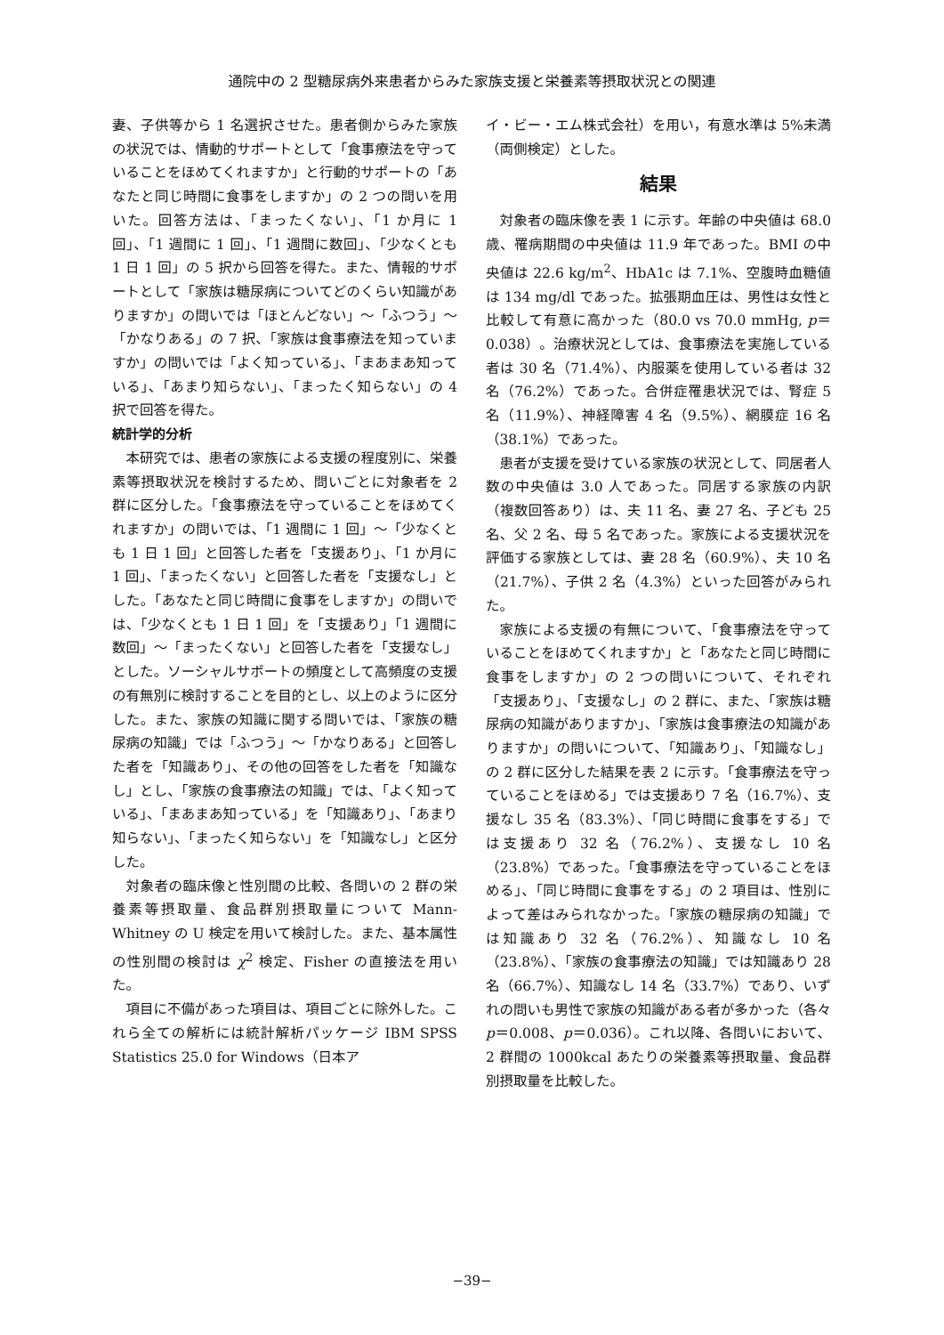通院中の 2 型糖尿病外来患者からみた家族支援と栄養素等摂取状況との関連
妻、子供等から 1 名選択させた。患者側からみた家族の状況では、情動的サポートとして「食事療法を守っていることをほめてくれますか」と行動的サポートの「あなたと同じ時間に食事をしますか」の 2 つの問いを用いた。回答方法は、「まったくない」、「1 か月に 1 回」、「1 週間に 1 回」、「1 週間に数回」、「少なくとも 1 日 1 回」の 5 択から回答を得た。また、情報的サポートとして「家族は糖尿病についてどのくらい知識がありますか」の問いでは「ほとんどない」～「ふつう」～「かなりある」の 7 択、「家族は食事療法を知っていますか」の問いでは「よく知っている」、「まあまあ知っている」、「あまり知らない」、「まったく知らない」の 4 択で回答を得た。
統計学的分析
本研究では、患者の家族による支援の程度別に、栄養素等摂取状況を検討するため、問いごとに対象者を 2 群に区分した。「食事療法を守っていることをほめてくれますか」の問いでは、「1 週間に 1 回」～「少なくとも 1 日 1 回」と回答した者を「支援あり」、「1 か月に 1 回」、「まったくない」と回答した者を「支援なし」とした。「あなたと同じ時間に食事をしますか」の問いでは、「少なくとも 1 日 1 回」を「支援あり」「1 週間に数回」～「まったくない」と回答した者を「支援なし」とした。ソーシャルサポートの頻度として高頻度の支援の有無別に検討することを目的とし、以上のように区分した。また、家族の知識に関する問いでは、「家族の糖尿病の知識」では「ふつう」～「かなりある」と回答した者を「知識あり」、その他の回答をした者を「知識なし」とし、「家族の食事療法の知識」では、「よく知っている」、「まあまあ知っている」を「知識あり」、「あまり知らない」、「まったく知らない」を「知識なし」と区分した。
対象者の臨床像と性別間の比較、各問いの 2 群の栄養素等摂取量、食品群別摂取量について Mann-Whitney の U 検定を用いて検討した。また、基本属性の性別間の検討は χ<sup>2</sup> 検定、Fisher の直接法を用いた。
項目に不備があった項目は、項目ごとに除外した。これら全ての解析には統計解析パッケージ IBM SPSS Statistics 25.0 for Windows（日本ア
イ・ビー・エム株式会社）を用い，有意水準は 5%未満（両側検定）とした。
結果
対象者の臨床像を表 1 に示す。年齢の中央値は 68.0 歳、罹病期間の中央値は 11.9 年であった。BMI の中央値は 22.6 kg/m<sup>2</sup>、HbA1c は 7.1%、空腹時血糖値は 134 mg/dl であった。拡張期血圧は、男性は女性と比較して有意に高かった（80.0 vs 70.0 mmHg, p＝0.038）。治療状況としては、食事療法を実施している者は 30 名（71.4%）、内服薬を使用している者は 32 名（76.2%）であった。合併症罹患状況では、腎症 5 名（11.9%）、神経障害 4 名（9.5%）、網膜症 16 名（38.1%）であった。
患者が支援を受けている家族の状況として、同居者人数の中央値は 3.0 人であった。同居する家族の内訳（複数回答あり）は、夫 11 名、妻 27 名、子ども 25 名、父 2 名、母 5 名であった。家族による支援状況を評価する家族としては、妻 28 名（60.9%）、夫 10 名（21.7%）、子供 2 名（4.3%）といった回答がみられた。
家族による支援の有無について、「食事療法を守っていることをほめてくれますか」と「あなたと同じ時間に食事をしますか」の 2 つの問いについて、それぞれ「支援あり」、「支援なし」の 2 群に、また、「家族は糖尿病の知識がありますか」、「家族は食事療法の知識がありますか」の問いについて、「知識あり」、「知識なし」の 2 群に区分した結果を表 2 に示す。「食事療法を守っていることをほめる」では支援あり 7 名（16.7%）、支援なし 35 名（83.3%）、「同じ時間に食事をする」では支援あり 32 名（76.2%）、支援なし 10 名（23.8%）であった。「食事療法を守っていることをほめる」、「同じ時間に食事をする」の 2 項目は、性別によって差はみられなかった。「家族の糖尿病の知識」では知識あり 32 名（76.2%）、知識なし 10 名（23.8%）、「家族の食事療法の知識」では知識あり 28 名（66.7%）、知識なし 14 名（33.7%）であり、いずれの問いも男性で家族の知識がある者が多かった（各々 p＝0.008、p＝0.036）。これ以降、各問いにおいて、2 群間の 1000kcal あたりの栄養素等摂取量、食品群別摂取量を比較した。
−39−